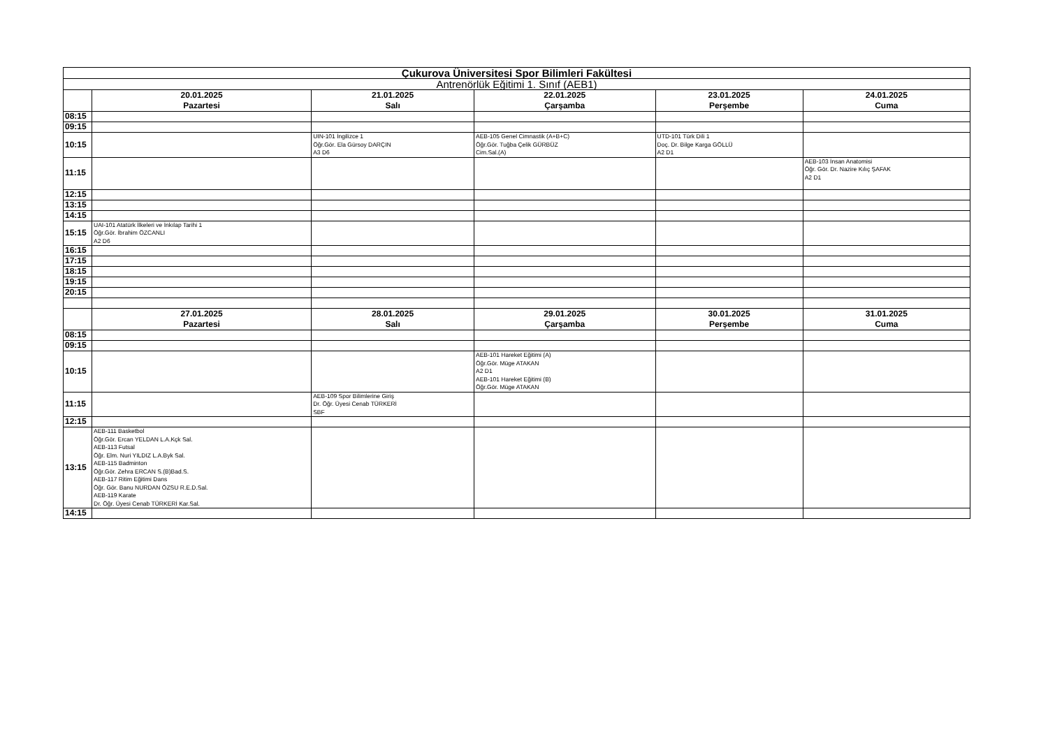| Çukurova Üniversitesi Spor Bilimleri Fakültesi | | | | | |
| --- | --- | --- | --- | --- | --- |
| Antrenörlük Eğitimi 1. Sınıf (AEB1) | | | | | |
| | 20.01.2025 Pazartesi | 21.01.2025 Salı | 22.01.2025 Çarşamba | 23.01.2025 Perşembe | 24.01.2025 Cuma |
| 08:15 | | | | | |
| 09:15 | | | | | |
| 10:15 | | UIN-101 İngilizce 1 Öğr.Gör. Ela Gürsoy DARÇIN A3 D6 | AEB-105 Genel Cimnastik (A+B+C) Öğr.Gör. Tuğba Çelik GÜRBÜZ Cim.Sal.(A) | UTD-101 Türk Dili 1 Doç. Dr. Bilge Karga GÖLLÜ A2 D1 | |
| 11:15 | | | | | AEB-103 İnsan Anatomisi Öğr. Gör. Dr. Nazire Kılıç ŞAFAK A2 D1 |
| 12:15 | | | | | |
| 13:15 | | | | | |
| 14:15 | | | | | |
| 15:15 | UAI-101 Atatürk İlkeleri ve İnkılap Tarihi 1 Öğr.Gör. İbrahim ÖZCANLI A2 D6 | | | | |
| 16:15 | | | | | |
| 17:15 | | | | | |
| 18:15 | | | | | |
| 19:15 | | | | | |
| 20:15 | | | | | |
| | 27.01.2025 Pazartesi | 28.01.2025 Salı | 29.01.2025 Çarşamba | 30.01.2025 Perşembe | 31.01.2025 Cuma |
| 08:15 | | | | | |
| 09:15 | | | | | |
| 10:15 | | | AEB-101 Hareket Eğitimi (A) Öğr.Gör. Müge ATAKAN A2 D1 AEB-101 Hareket Eğitimi (B) Öğr.Gör. Müge ATAKAN | | |
| 11:15 | | AEB-109 Spor Bilimlerine Giriş Dr. Öğr. Üyesi Cenab TÜRKERİ SBF | | | |
| 12:15 | | | | | |
| 13:15 | AEB-111 Basketbol Öğr.Gör. Ercan YELDAN L.A.Kçk Sal. AEB-113 Futsal Öğr. Elm. Nuri YILDIZ L.A.Byk Sal. AEB-115 Badminton Öğr.Gör. Zehra ERCAN S.(B)Bad.S. AEB-117 Ritim Eğitimi Dans Öğr. Gör. Banu NURDAN ÖZSU R.E.D.Sal. AEB-119 Karate Dr. Öğr. Üyesi Cenab TÜRKERİ Kar.Sal. | | | | |
| 14:15 | | | | | |